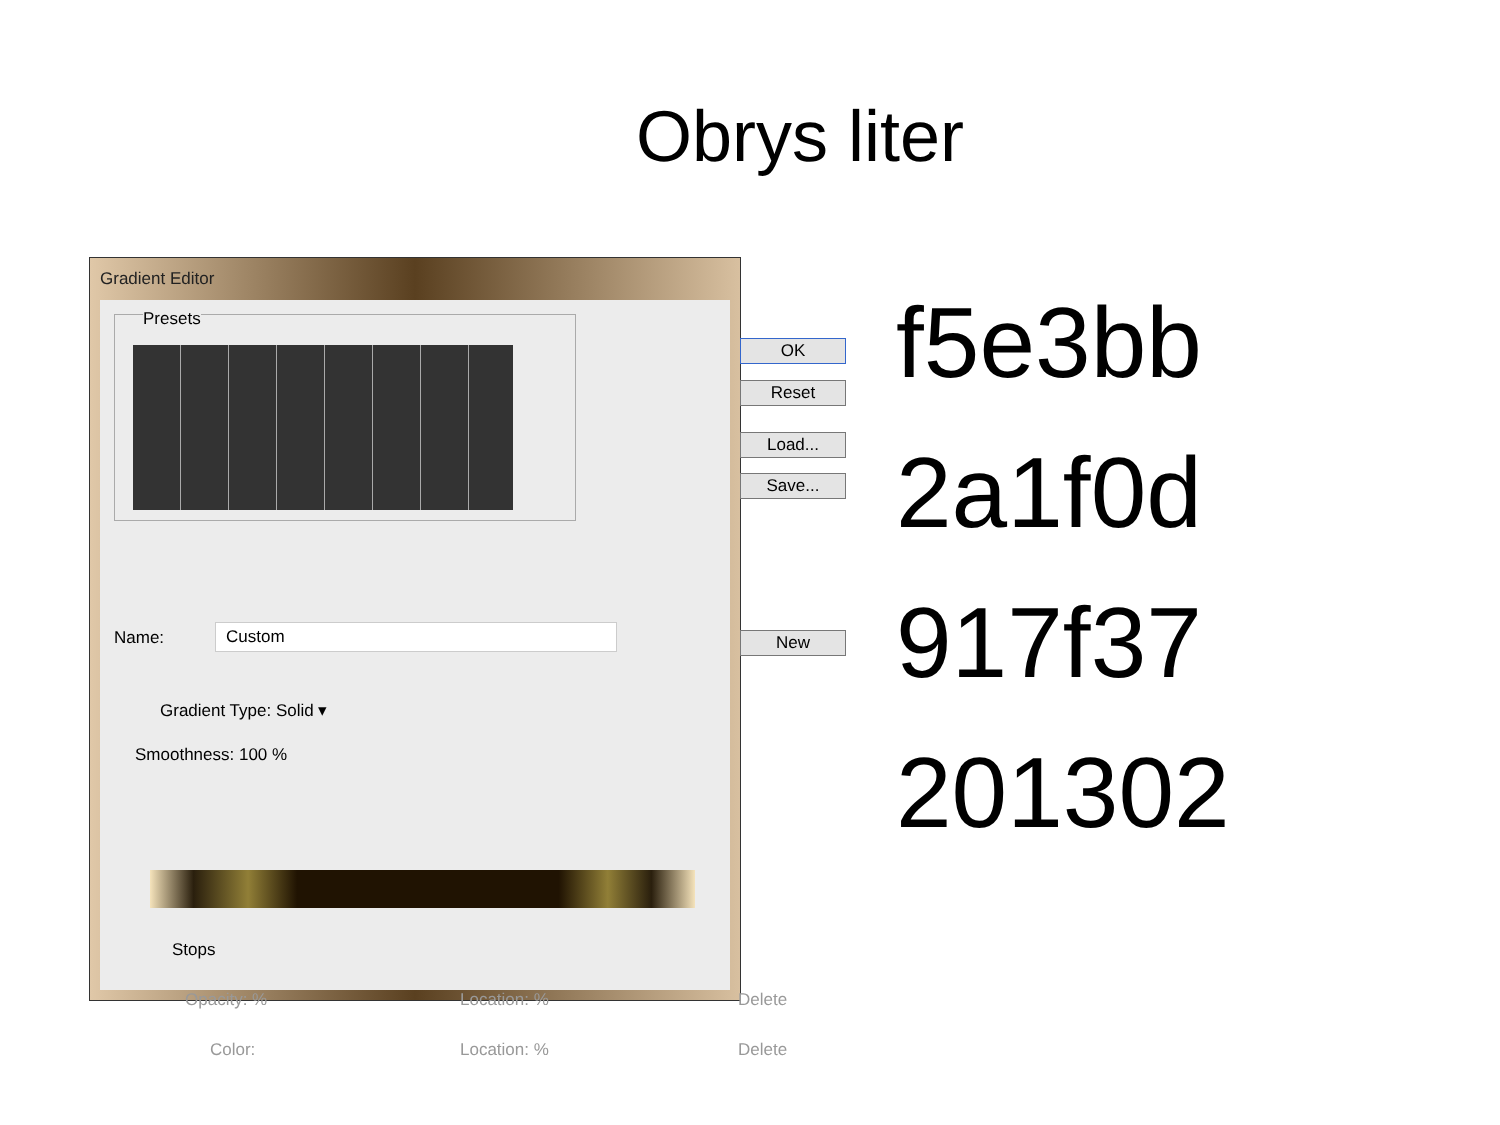Obrys liter
Gradient Editor
Presets
OK
Reset
Load...
Save...
Name: Custom New
Gradient Type: Solid ▾
Smoothness: 100 %
Stops
Opacity: % Location: % Delete
Color: Location: % Delete
f5e3bb
2a1f0d
917f37
201302